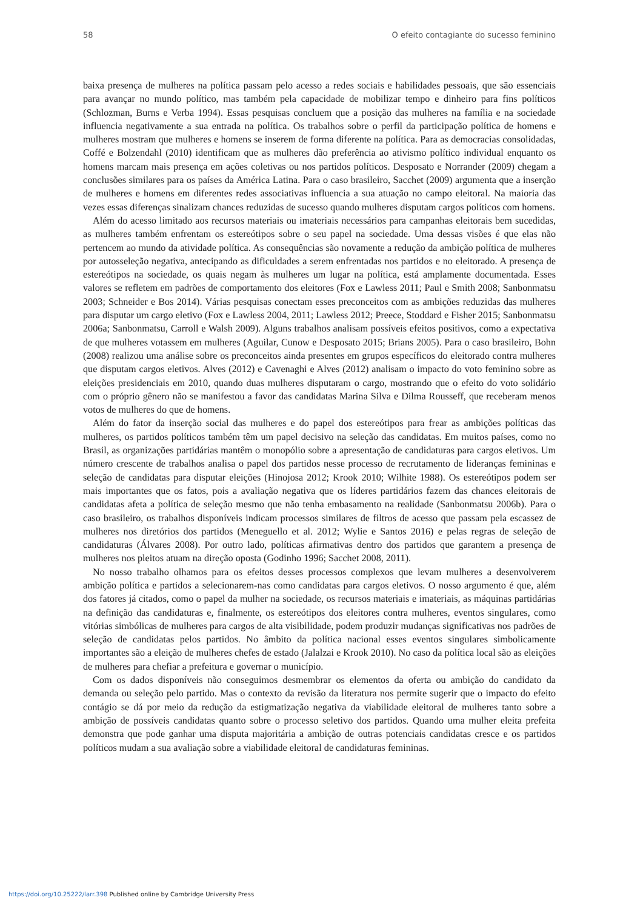58 O efeito contagiante do sucesso feminino
baixa presença de mulheres na política passam pelo acesso a redes sociais e habilidades pessoais, que são essenciais para avançar no mundo político, mas também pela capacidade de mobilizar tempo e dinheiro para fins políticos (Schlozman, Burns e Verba 1994). Essas pesquisas concluem que a posição das mulheres na família e na sociedade influencia negativamente a sua entrada na política. Os trabalhos sobre o perfil da participação política de homens e mulheres mostram que mulheres e homens se inserem de forma diferente na política. Para as democracias consolidadas, Coffé e Bolzendahl (2010) identificam que as mulheres dão preferência ao ativismo político individual enquanto os homens marcam mais presença em ações coletivas ou nos partidos políticos. Desposato e Norrander (2009) chegam a conclusões similares para os países da América Latina. Para o caso brasileiro, Sacchet (2009) argumenta que a inserção de mulheres e homens em diferentes redes associativas influencia a sua atuação no campo eleitoral. Na maioria das vezes essas diferenças sinalizam chances reduzidas de sucesso quando mulheres disputam cargos políticos com homens.
Além do acesso limitado aos recursos materiais ou imateriais necessários para campanhas eleitorais bem sucedidas, as mulheres também enfrentam os estereótipos sobre o seu papel na sociedade. Uma dessas visões é que elas não pertencem ao mundo da atividade política. As consequências são novamente a redução da ambição política de mulheres por autosseleção negativa, antecipando as dificuldades a serem enfrentadas nos partidos e no eleitorado. A presença de estereótipos na sociedade, os quais negam às mulheres um lugar na política, está amplamente documentada. Esses valores se refletem em padrões de comportamento dos eleitores (Fox e Lawless 2011; Paul e Smith 2008; Sanbonmatsu 2003; Schneider e Bos 2014). Várias pesquisas conectam esses preconceitos com as ambições reduzidas das mulheres para disputar um cargo eletivo (Fox e Lawless 2004, 2011; Lawless 2012; Preece, Stoddard e Fisher 2015; Sanbonmatsu 2006a; Sanbonmatsu, Carroll e Walsh 2009). Alguns trabalhos analisam possíveis efeitos positivos, como a expectativa de que mulheres votassem em mulheres (Aguilar, Cunow e Desposato 2015; Brians 2005). Para o caso brasileiro, Bohn (2008) realizou uma análise sobre os preconceitos ainda presentes em grupos específicos do eleitorado contra mulheres que disputam cargos eletivos. Alves (2012) e Cavenaghi e Alves (2012) analisam o impacto do voto feminino sobre as eleições presidenciais em 2010, quando duas mulheres disputaram o cargo, mostrando que o efeito do voto solidário com o próprio gênero não se manifestou a favor das candidatas Marina Silva e Dilma Rousseff, que receberam menos votos de mulheres do que de homens.
Além do fator da inserção social das mulheres e do papel dos estereótipos para frear as ambições políticas das mulheres, os partidos políticos também têm um papel decisivo na seleção das candidatas. Em muitos países, como no Brasil, as organizações partidárias mantêm o monopólio sobre a apresentação de candidaturas para cargos eletivos. Um número crescente de trabalhos analisa o papel dos partidos nesse processo de recrutamento de lideranças femininas e seleção de candidatas para disputar eleições (Hinojosa 2012; Krook 2010; Wilhite 1988). Os estereótipos podem ser mais importantes que os fatos, pois a avaliação negativa que os líderes partidários fazem das chances eleitorais de candidatas afeta a política de seleção mesmo que não tenha embasamento na realidade (Sanbonmatsu 2006b). Para o caso brasileiro, os trabalhos disponíveis indicam processos similares de filtros de acesso que passam pela escassez de mulheres nos diretórios dos partidos (Meneguello et al. 2012; Wylie e Santos 2016) e pelas regras de seleção de candidaturas (Álvares 2008). Por outro lado, políticas afirmativas dentro dos partidos que garantem a presença de mulheres nos pleitos atuam na direção oposta (Godinho 1996; Sacchet 2008, 2011).
No nosso trabalho olhamos para os efeitos desses processos complexos que levam mulheres a desenvolverem ambição política e partidos a selecionarem-nas como candidatas para cargos eletivos. O nosso argumento é que, além dos fatores já citados, como o papel da mulher na sociedade, os recursos materiais e imateriais, as máquinas partidárias na definição das candidaturas e, finalmente, os estereótipos dos eleitores contra mulheres, eventos singulares, como vitórias simbólicas de mulheres para cargos de alta visibilidade, podem produzir mudanças significativas nos padrões de seleção de candidatas pelos partidos. No âmbito da política nacional esses eventos singulares simbolicamente importantes são a eleição de mulheres chefes de estado (Jalalzai e Krook 2010). No caso da política local são as eleições de mulheres para chefiar a prefeitura e governar o município.
Com os dados disponíveis não conseguimos desmembrar os elementos da oferta ou ambição do candidato da demanda ou seleção pelo partido. Mas o contexto da revisão da literatura nos permite sugerir que o impacto do efeito contágio se dá por meio da redução da estigmatização negativa da viabilidade eleitoral de mulheres tanto sobre a ambição de possíveis candidatas quanto sobre o processo seletivo dos partidos. Quando uma mulher eleita prefeita demonstra que pode ganhar uma disputa majoritária a ambição de outras potenciais candidatas cresce e os partidos políticos mudam a sua avaliação sobre a viabilidade eleitoral de candidaturas femininas.
https://doi.org/10.25222/larr.398 Published online by Cambridge University Press